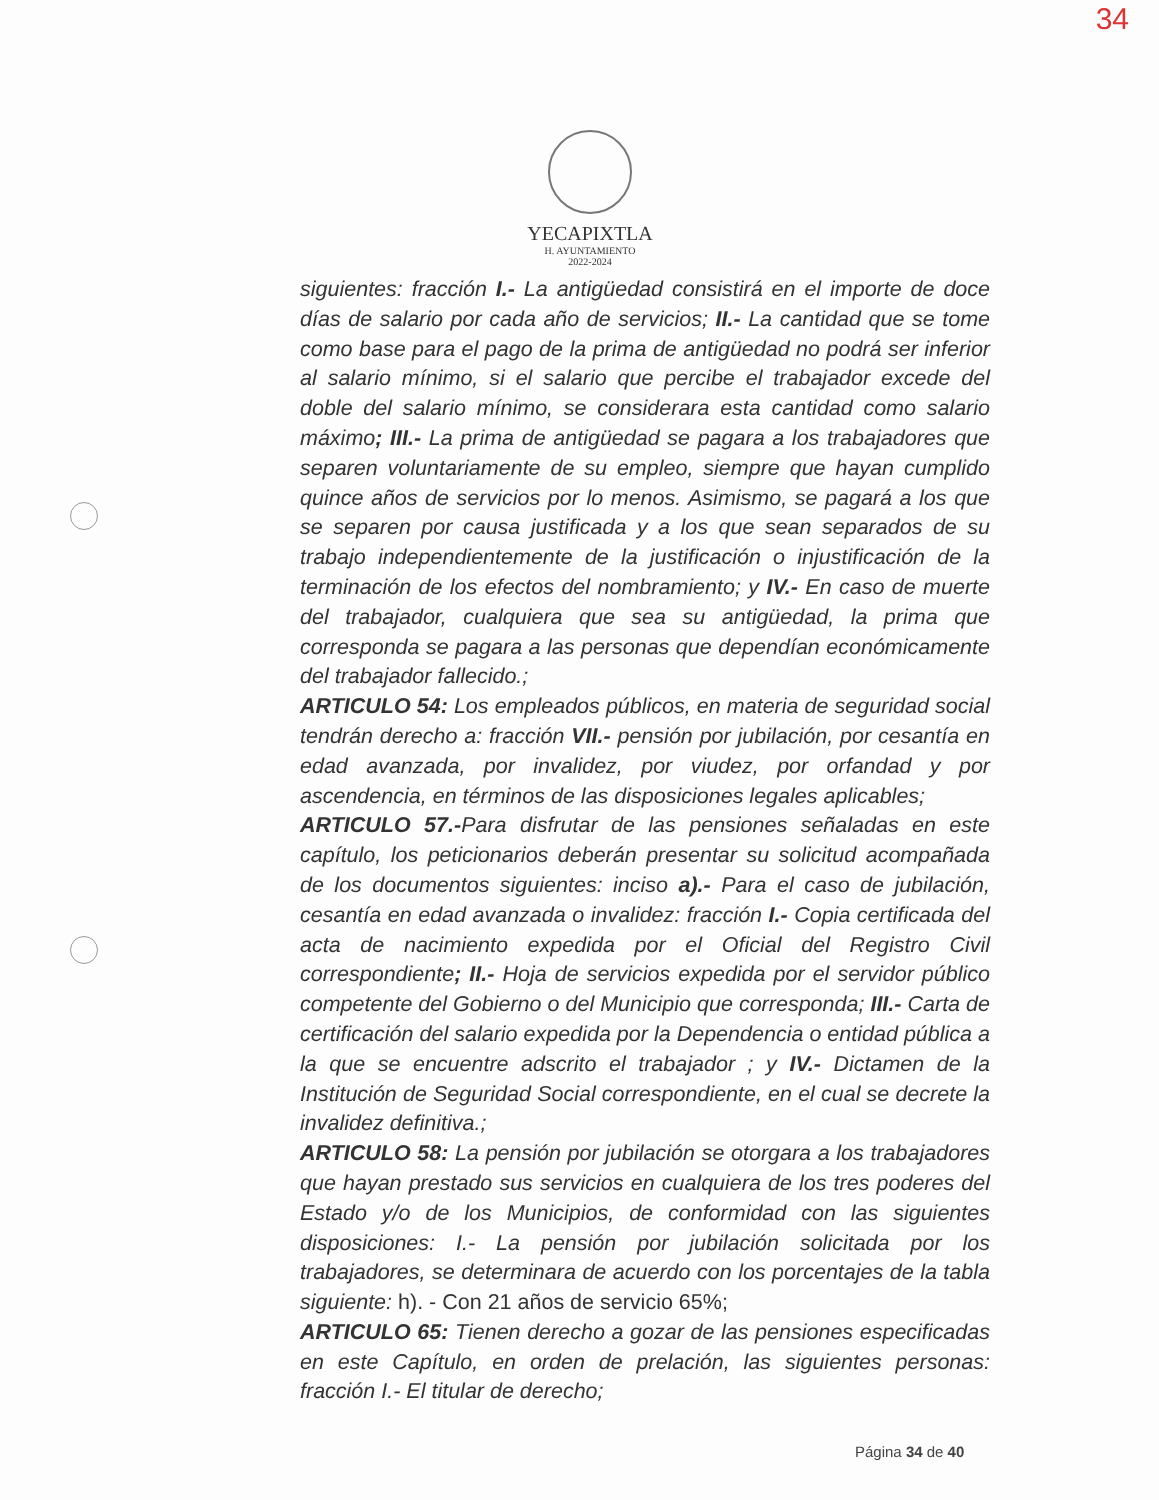34
YECAPIXTLA
H. AYUNTAMIENTO
2022-2024
siguientes: fracción I.- La antigüedad consistirá en el importe de doce días de salario por cada año de servicios; II.- La cantidad que se tome como base para el pago de la prima de antigüedad no podrá ser inferior al salario mínimo, si el salario que percibe el trabajador excede del doble del salario mínimo, se considerara esta cantidad como salario máximo; III.- La prima de antigüedad se pagara a los trabajadores que separen voluntariamente de su empleo, siempre que hayan cumplido quince años de servicios por lo menos. Asimismo, se pagará a los que se separen por causa justificada y a los que sean separados de su trabajo independientemente de la justificación o injustificación de la terminación de los efectos del nombramiento; y IV.- En caso de muerte del trabajador, cualquiera que sea su antigüedad, la prima que corresponda se pagara a las personas que dependían económicamente del trabajador fallecido.;
ARTICULO 54: Los empleados públicos, en materia de seguridad social tendrán derecho a: fracción VII.- pensión por jubilación, por cesantía en edad avanzada, por invalidez, por viudez, por orfandad y por ascendencia, en términos de las disposiciones legales aplicables;
ARTICULO 57.-Para disfrutar de las pensiones señaladas en este capítulo, los peticionarios deberán presentar su solicitud acompañada de los documentos siguientes: inciso a).- Para el caso de jubilación, cesantía en edad avanzada o invalidez: fracción I.- Copia certificada del acta de nacimiento expedida por el Oficial del Registro Civil correspondiente; II.- Hoja de servicios expedida por el servidor público competente del Gobierno o del Municipio que corresponda; III.- Carta de certificación del salario expedida por la Dependencia o entidad pública a la que se encuentre adscrito el trabajador ; y IV.- Dictamen de la Institución de Seguridad Social correspondiente, en el cual se decrete la invalidez definitiva.;
ARTICULO 58: La pensión por jubilación se otorgara a los trabajadores que hayan prestado sus servicios en cualquiera de los tres poderes del Estado y/o de los Municipios, de conformidad con las siguientes disposiciones: I.- La pensión por jubilación solicitada por los trabajadores, se determinara de acuerdo con los porcentajes de la tabla siguiente: h). - Con 21 años de servicio 65%;
ARTICULO 65: Tienen derecho a gozar de las pensiones especificadas en este Capítulo, en orden de prelación, las siguientes personas: fracción I.- El titular de derecho;
Página 34 de 40